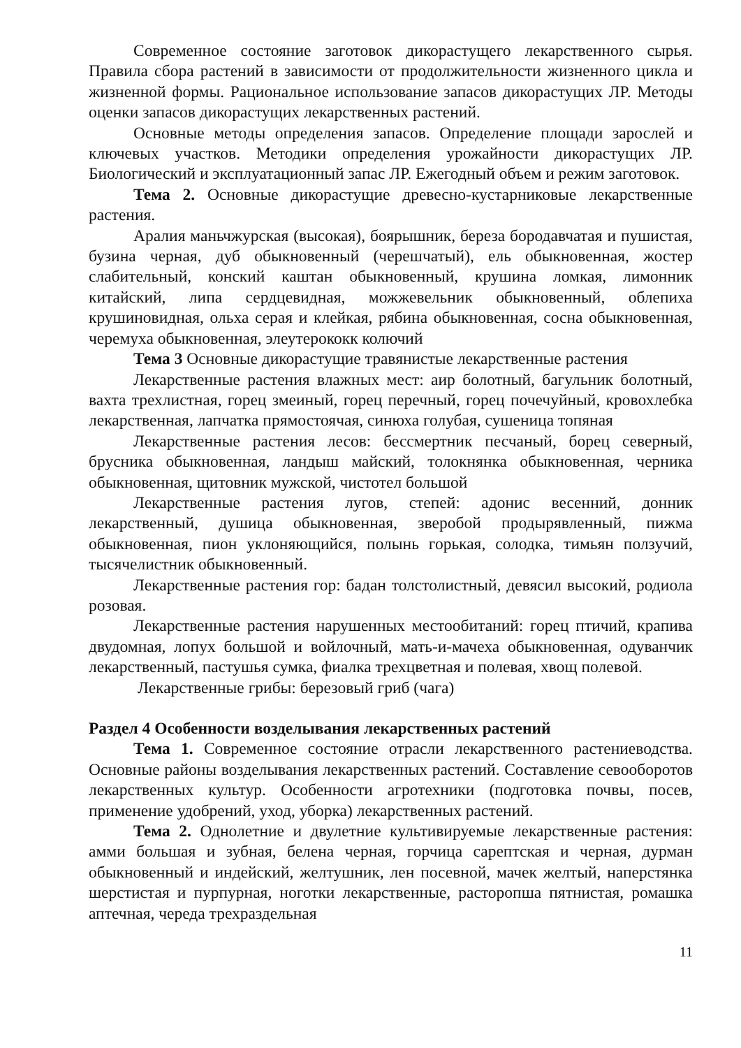Современное состояние заготовок дикорастущего лекарственного сырья. Правила сбора растений в зависимости от продолжительности жизненного цикла и жизненной формы. Рациональное использование запасов дикорастущих ЛР. Методы оценки запасов дикорастущих лекарственных растений.
Основные методы определения запасов. Определение площади зарослей и ключевых участков. Методики определения урожайности дикорастущих ЛР. Биологический и эксплуатационный запас ЛР. Ежегодный объем и режим заготовок.
Тема 2. Основные дикорастущие древесно-кустарниковые лекарственные растения.
Аралия маньчжурская (высокая), боярышник, береза бородавчатая и пушистая, бузина черная, дуб обыкновенный (черешчатый), ель обыкновенная, жостер слабительный, конский каштан обыкновенный, крушина ломкая, лимонник китайский, липа сердцевидная, можжевельник обыкновенный, облепиха крушиновидная, ольха серая и клейкая, рябина обыкновенная, сосна обыкновенная, черемуха обыкновенная, элеутерококк колючий
Тема 3 Основные дикорастущие травянистые лекарственные растения
Лекарственные растения влажных мест: аир болотный, багульник болотный, вахта трехлистная, горец змеиный, горец перечный, горец почечуйный, кровохлебка лекарственная, лапчатка прямостоячая, синюха голубая, сушеница топяная
Лекарственные растения лесов: бессмертник песчаный, борец северный, брусника обыкновенная, ландыш майский, толокнянка обыкновенная, черника обыкновенная, щитовник мужской, чистотел большой
Лекарственные растения лугов, степей: адонис весенний, донник лекарственный, душица обыкновенная, зверобой продырявленный, пижма обыкновенная, пион уклоняющийся, полынь горькая, солодка, тимьян ползучий, тысячелистник обыкновенный.
Лекарственные растения гор: бадан толстолистный, девясил высокий, родиола розовая.
Лекарственные растения нарушенных местообитаний: горец птичий, крапива двудомная, лопух большой и войлочный, мать-и-мачеха обыкновенная, одуванчик лекарственный, пастушья сумка, фиалка трехцветная и полевая, хвощ полевой.
Лекарственные грибы: березовый гриб (чага)
Раздел 4 Особенности возделывания лекарственных растений
Тема 1. Современное состояние отрасли лекарственного растениеводства. Основные районы возделывания лекарственных растений. Составление севооборотов лекарственных культур. Особенности агротехники (подготовка почвы, посев, применение удобрений, уход, уборка) лекарственных растений.
Тема 2. Однолетние и двулетние культивируемые лекарственные растения: амми большая и зубная, белена черная, горчица сарептская и черная, дурман обыкновенный и индейский, желтушник, лен посевной, мачек желтый, наперстянка шерстистая и пурпурная, ноготки лекарственные, расторопша пятнистая, ромашка аптечная, череда трехраздельная
11